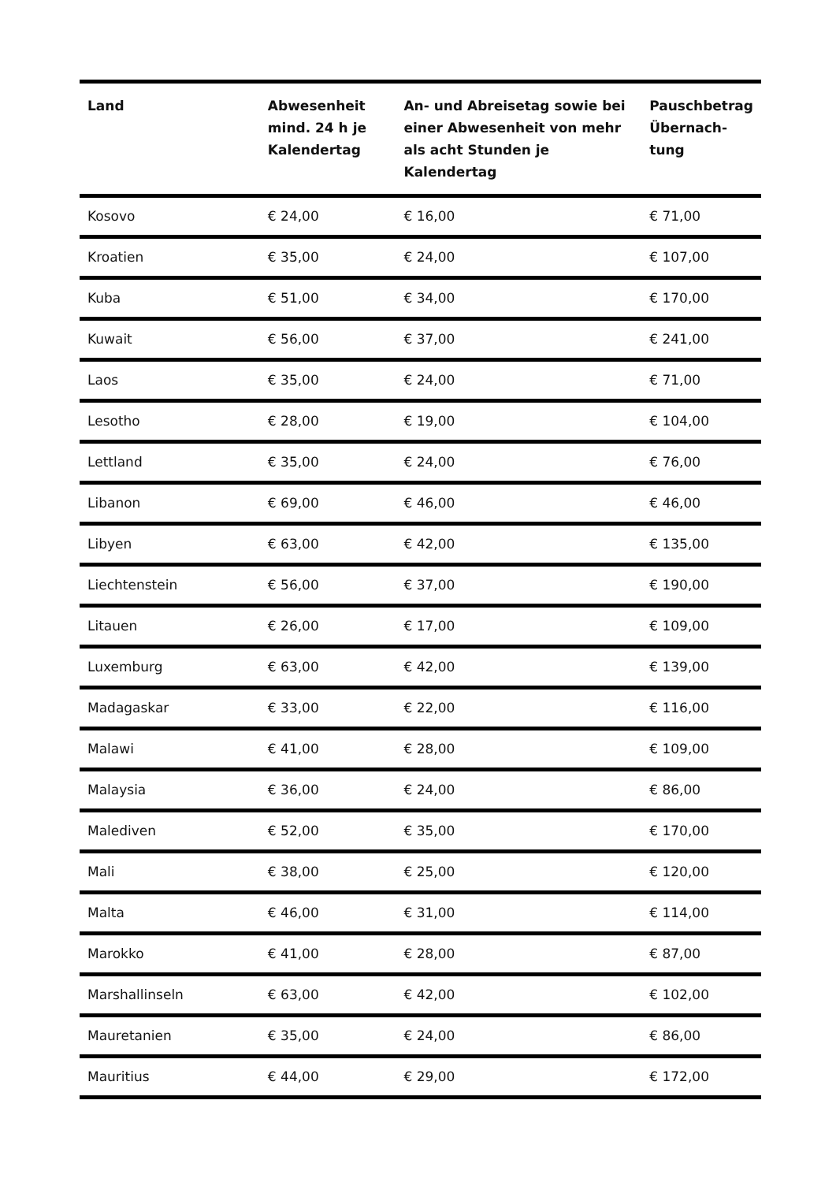| Land | Abwesenheit mind. 24 h je Kalendertag | An- und Abreisetag sowie bei einer Abwesenheit von mehr als acht Stunden je Kalendertag | Pauschbetrag Übernach- tung |
| --- | --- | --- | --- |
| Kosovo | € 24,00 | € 16,00 | € 71,00 |
| Kroatien | € 35,00 | € 24,00 | € 107,00 |
| Kuba | € 51,00 | € 34,00 | € 170,00 |
| Kuwait | € 56,00 | € 37,00 | € 241,00 |
| Laos | € 35,00 | € 24,00 | € 71,00 |
| Lesotho | € 28,00 | € 19,00 | € 104,00 |
| Lettland | € 35,00 | € 24,00 | € 76,00 |
| Libanon | € 69,00 | € 46,00 | € 46,00 |
| Libyen | € 63,00 | € 42,00 | € 135,00 |
| Liechtenstein | € 56,00 | € 37,00 | € 190,00 |
| Litauen | € 26,00 | € 17,00 | € 109,00 |
| Luxemburg | € 63,00 | € 42,00 | € 139,00 |
| Madagaskar | € 33,00 | € 22,00 | € 116,00 |
| Malawi | € 41,00 | € 28,00 | € 109,00 |
| Malaysia | € 36,00 | € 24,00 | € 86,00 |
| Malediven | € 52,00 | € 35,00 | € 170,00 |
| Mali | € 38,00 | € 25,00 | € 120,00 |
| Malta | € 46,00 | € 31,00 | € 114,00 |
| Marokko | € 41,00 | € 28,00 | € 87,00 |
| Marshallinseln | € 63,00 | € 42,00 | € 102,00 |
| Mauretanien | € 35,00 | € 24,00 | € 86,00 |
| Mauritius | € 44,00 | € 29,00 | € 172,00 |